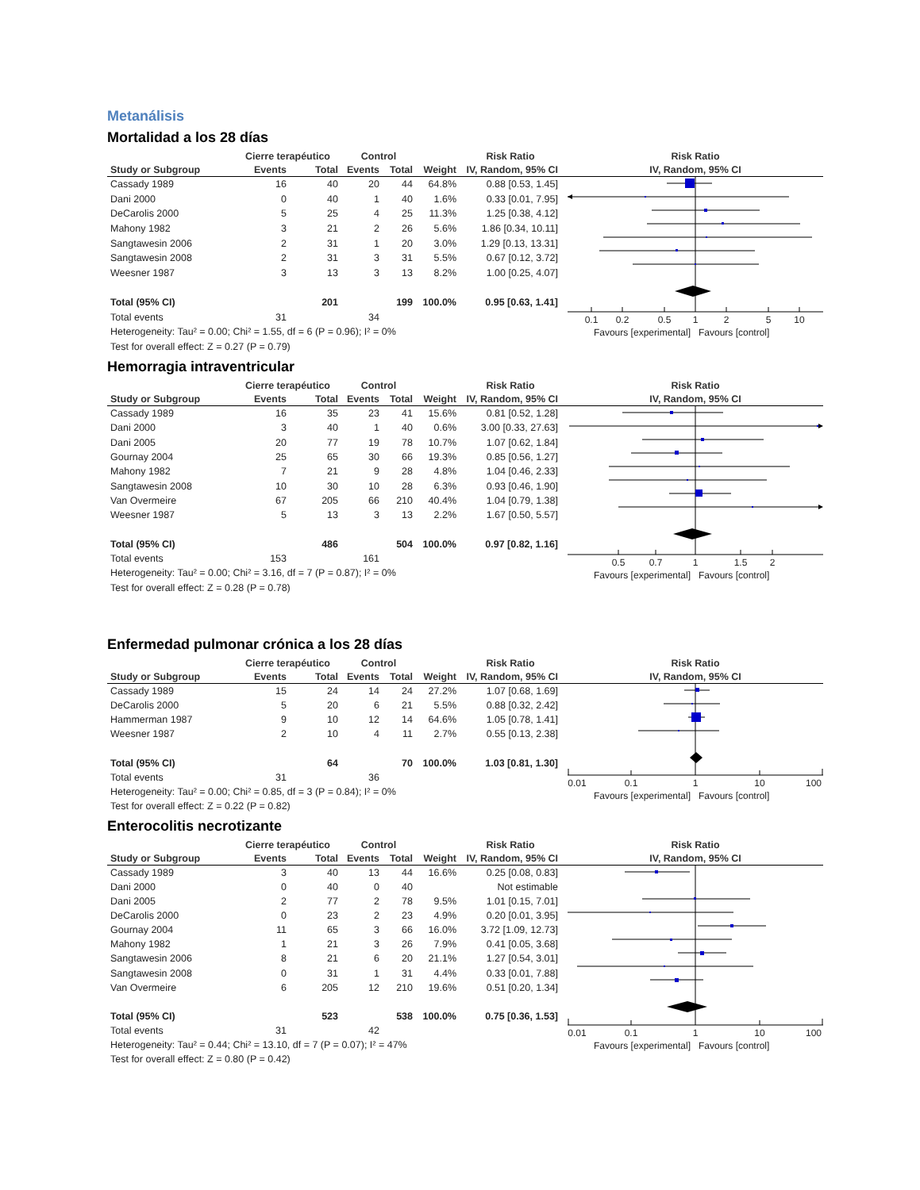Metanálisis
Mortalidad a los 28 días
| | Cierre terapéutico | | Control | | | Risk Ratio | | Risk Ratio |
| --- | --- | --- | --- | --- | --- | --- | --- | --- |
| Study or Subgroup | Events | Total | Events | Total | Weight | IV, Random, 95% CI | | IV, Random, 95% CI |
| Cassady 1989 | 16 | 40 | 20 | 44 | 64.8% | 0.88 [0.53, 1.45] | | 0.1 0.2 0.5 1 2 5 10 Favours [experimental] Favours [control] |
| Dani 2000 | 0 | 40 | 1 | 40 | 1.6% | 0.33 [0.01, 7.95] | | |
| DeCarolis 2000 | 5 | 25 | 4 | 25 | 11.3% | 1.25 [0.38, 4.12] | | |
| Mahony 1982 | 3 | 21 | 2 | 26 | 5.6% | 1.86 [0.34, 10.11] | | |
| Sangtawesin 2006 | 2 | 31 | 1 | 20 | 3.0% | 1.29 [0.13, 13.31] | | |
| Sangtawesin 2008 | 2 | 31 | 3 | 31 | 5.5% | 0.67 [0.12, 3.72] | | |
| Weesner 1987 | 3 | 13 | 3 | 13 | 8.2% | 1.00 [0.25, 4.07] | | |
| Total (95% CI) | | 201 | | 199 | 100.0% | 0.95 [0.63, 1.41] | | |
| Total events | 31 | | 34 | | | | | |
| Heterogeneity: Tau² = 0.00; Chi² = 1.55, df = 6 (P = 0.96); I² = 0% | | | | | | | | |
| Test for overall effect: Z = 0.27 (P = 0.79) | | | | | | | | |
Hemorragia intraventricular
| | Cierre terapéutico | | Control | | | Risk Ratio | | Risk Ratio |
| --- | --- | --- | --- | --- | --- | --- | --- | --- |
| Study or Subgroup | Events | Total | Events | Total | Weight | IV, Random, 95% CI | | IV, Random, 95% CI |
| Cassady 1989 | 16 | 35 | 23 | 41 | 15.6% | 0.81 [0.52, 1.28] | | 0.5 0.7 1 1.5 2 Favours [experimental] Favours [control] |
| Dani 2000 | 3 | 40 | 1 | 40 | 0.6% | 3.00 [0.33, 27.63] | | |
| Dani 2005 | 20 | 77 | 19 | 78 | 10.7% | 1.07 [0.62, 1.84] | | |
| Gournay 2004 | 25 | 65 | 30 | 66 | 19.3% | 0.85 [0.56, 1.27] | | |
| Mahony 1982 | 7 | 21 | 9 | 28 | 4.8% | 1.04 [0.46, 2.33] | | |
| Sangtawesin 2008 | 10 | 30 | 10 | 28 | 6.3% | 0.93 [0.46, 1.90] | | |
| Van Overmeire | 67 | 205 | 66 | 210 | 40.4% | 1.04 [0.79, 1.38] | | |
| Weesner 1987 | 5 | 13 | 3 | 13 | 2.2% | 1.67 [0.50, 5.57] | | |
| Total (95% CI) | | 486 | | 504 | 100.0% | 0.97 [0.82, 1.16] | | |
| Total events | 153 | | 161 | | | | | |
| Heterogeneity: Tau² = 0.00; Chi² = 3.16, df = 7 (P = 0.87); I² = 0% | | | | | | | | |
| Test for overall effect: Z = 0.28 (P = 0.78) | | | | | | | | |
Enfermedad pulmonar crónica a los 28 días
| | Cierre terapéutico | | Control | | | Risk Ratio | | Risk Ratio |
| --- | --- | --- | --- | --- | --- | --- | --- | --- |
| Study or Subgroup | Events | Total | Events | Total | Weight | IV, Random, 95% CI | | IV, Random, 95% CI |
| Cassady 1989 | 15 | 24 | 14 | 24 | 27.2% | 1.07 [0.68, 1.69] | | 0.01 0.1 1 10 100 Favours [experimental] Favours [control] |
| DeCarolis 2000 | 5 | 20 | 6 | 21 | 5.5% | 0.88 [0.32, 2.42] | | |
| Hammerman 1987 | 9 | 10 | 12 | 14 | 64.6% | 1.05 [0.78, 1.41] | | |
| Weesner 1987 | 2 | 10 | 4 | 11 | 2.7% | 0.55 [0.13, 2.38] | | |
| Total (95% CI) | | 64 | | 70 | 100.0% | 1.03 [0.81, 1.30] | | |
| Total events | 31 | | 36 | | | | | |
| Heterogeneity: Tau² = 0.00; Chi² = 0.85, df = 3 (P = 0.84); I² = 0% | | | | | | | | |
| Test for overall effect: Z = 0.22 (P = 0.82) | | | | | | | | |
Enterocolitis necrotizante
| | Cierre terapéutico | | Control | | | Risk Ratio | | Risk Ratio |
| --- | --- | --- | --- | --- | --- | --- | --- | --- |
| Study or Subgroup | Events | Total | Events | Total | Weight | IV, Random, 95% CI | | IV, Random, 95% CI |
| Cassady 1989 | 3 | 40 | 13 | 44 | 16.6% | 0.25 [0.08, 0.83] | | 0.01 0.1 1 10 100 Favours [experimental] Favours [control] |
| Dani 2000 | 0 | 40 | 0 | 40 | | Not estimable | | |
| Dani 2005 | 2 | 77 | 2 | 78 | 9.5% | 1.01 [0.15, 7.01] | | |
| DeCarolis 2000 | 0 | 23 | 2 | 23 | 4.9% | 0.20 [0.01, 3.95] | | |
| Gournay 2004 | 11 | 65 | 3 | 66 | 16.0% | 3.72 [1.09, 12.73] | | |
| Mahony 1982 | 1 | 21 | 3 | 26 | 7.9% | 0.41 [0.05, 3.68] | | |
| Sangtawesin 2006 | 8 | 21 | 6 | 20 | 21.1% | 1.27 [0.54, 3.01] | | |
| Sangtawesin 2008 | 0 | 31 | 1 | 31 | 4.4% | 0.33 [0.01, 7.88] | | |
| Van Overmeire | 6 | 205 | 12 | 210 | 19.6% | 0.51 [0.20, 1.34] | | |
| Total (95% CI) | | 523 | | 538 | 100.0% | 0.75 [0.36, 1.53] | | |
| Total events | 31 | | 42 | | | | | |
| Heterogeneity: Tau² = 0.44; Chi² = 13.10, df = 7 (P = 0.07); I² = 47% | | | | | | | | |
| Test for overall effect: Z = 0.80 (P = 0.42) | | | | | | | | |